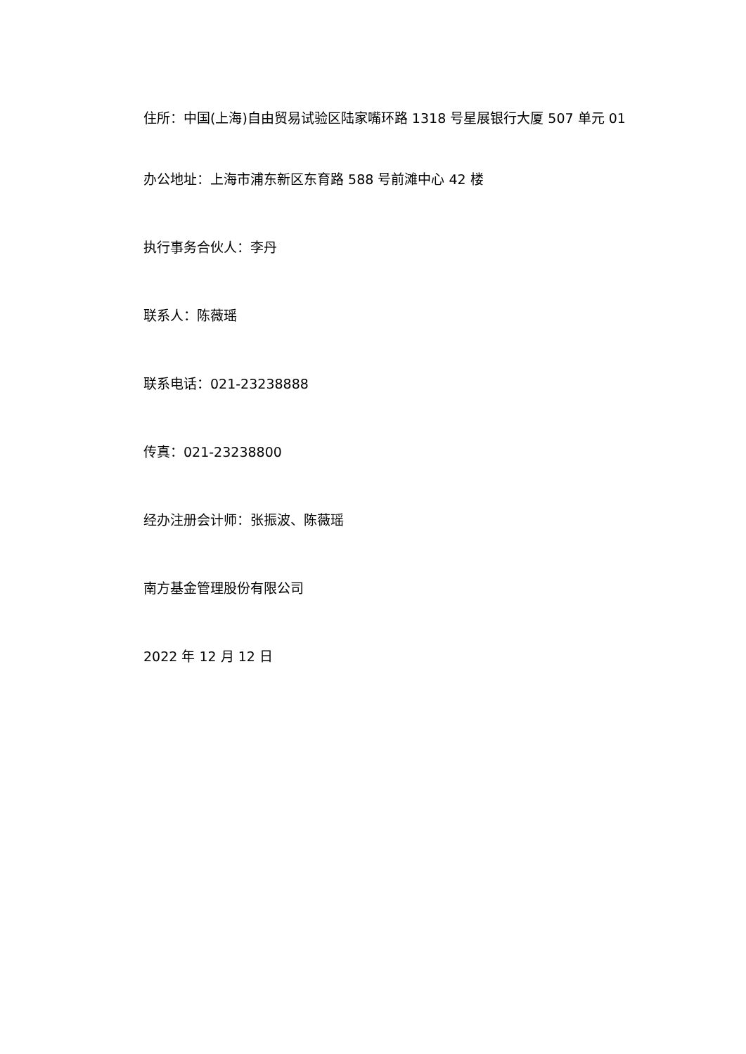住所：中国(上海)自由贸易试验区陆家嘴环路 1318 号星展银行大厦 507 单元 01
办公地址：上海市浦东新区东育路 588 号前滩中心 42 楼
执行事务合伙人：李丹
联系人：陈薇瑶
联系电话：021-23238888
传真：021-23238800
经办注册会计师：张振波、陈薇瑶
南方基金管理股份有限公司
2022 年 12 月 12 日